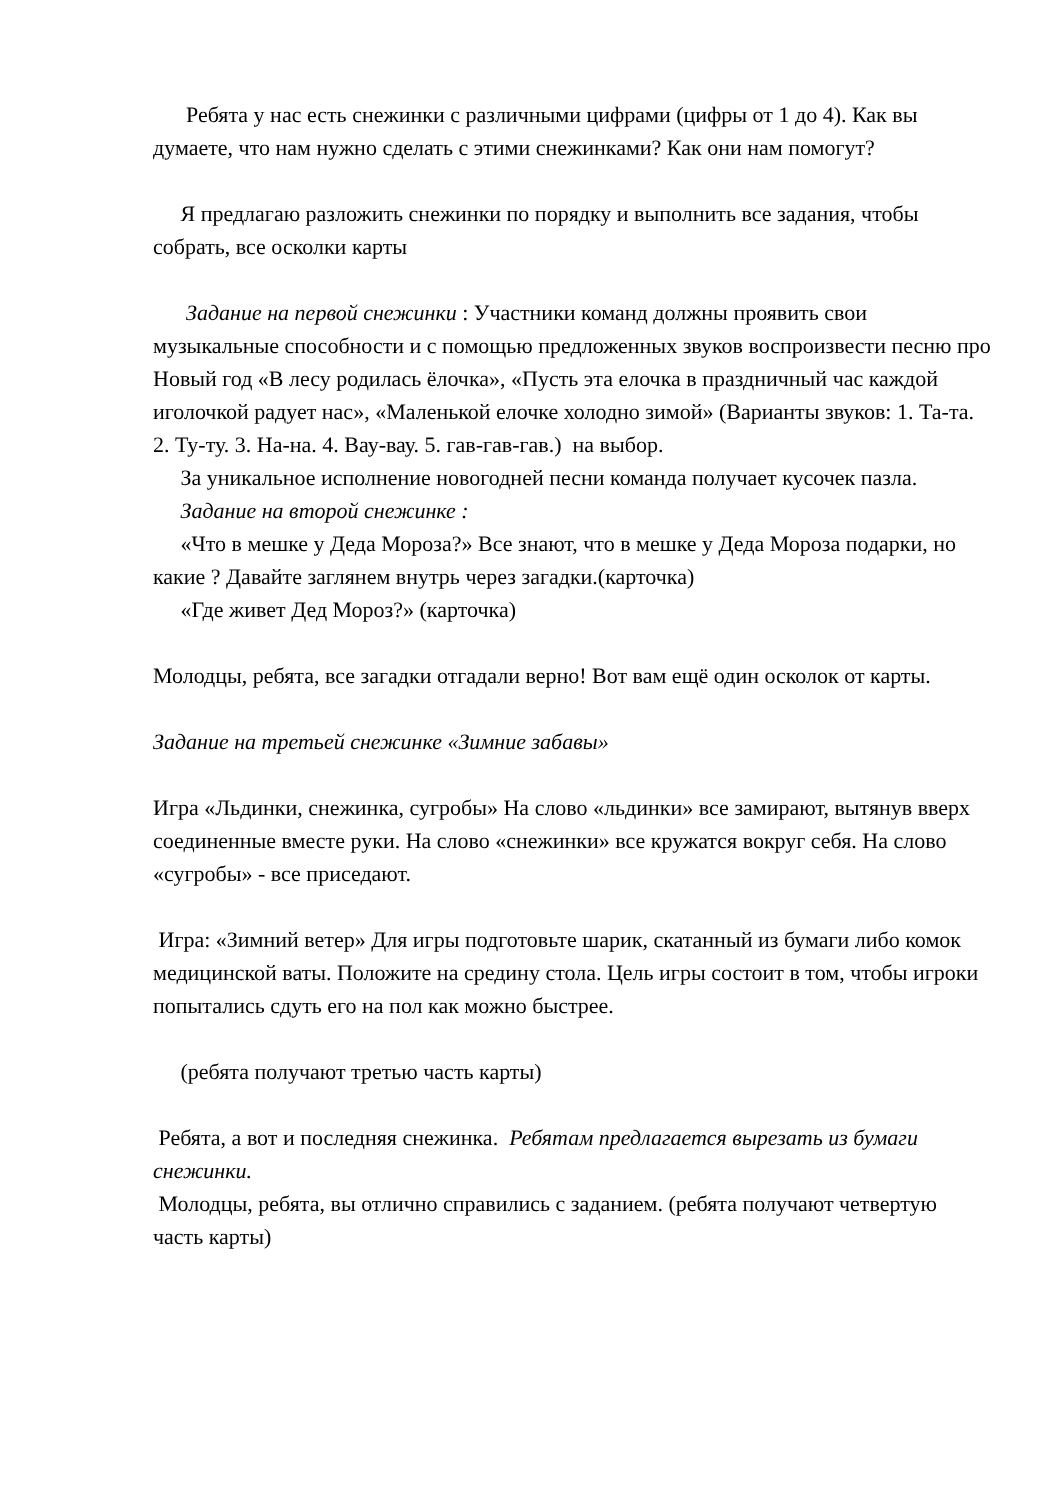Ребята у нас есть снежинки с различными цифрами (цифры от 1 до 4). Как вы думаете, что нам нужно сделать с этими снежинками? Как они нам помогут?
Я предлагаю разложить снежинки по порядку и выполнить все задания, чтобы собрать, все осколки карты
Задание на первой снежинки : Участники команд должны проявить свои музыкальные способности и с помощью предложенных звуков воспроизвести песню про Новый год «В лесу родилась ёлочка», «Пусть эта елочка в праздничный час каждой иголочкой радует нас», «Маленькой елочке холодно зимой» (Варианты звуков: 1. Та-та. 2. Ту-ту. 3. На-на. 4. Вау-вау. 5. гав-гав-гав.) на выбор.
За уникальное исполнение новогодней песни команда получает кусочек пазла.
Задание на второй снежинке :
«Что в мешке у Деда Мороза?» Все знают, что в мешке у Деда Мороза подарки, но какие ? Давайте заглянем внутрь через загадки.(карточка)
«Где живет Дед Мороз?» (карточка)
Молодцы, ребята, все загадки отгадали верно! Вот вам ещё один осколок от карты.
Задание на третьей снежинке «Зимние забавы»
Игра «Льдинки, снежинка, сугробы» На слово «льдинки» все замирают, вытянув вверх соединенные вместе руки. На слово «снежинки» все кружатся вокруг себя. На слово «сугробы» - все приседают.
Игра: «Зимний ветер» Для игры подготовьте шарик, скатанный из бумаги либо комок медицинской ваты. Положите на средину стола. Цель игры состоит в том, чтобы игроки попытались сдуть его на пол как можно быстрее.
(ребята получают третью часть карты)
Ребята, а вот и последняя снежинка. Ребятам предлагается вырезать из бумаги снежинки.
Молодцы, ребята, вы отлично справились с заданием. (ребята получают четвертую часть карты)